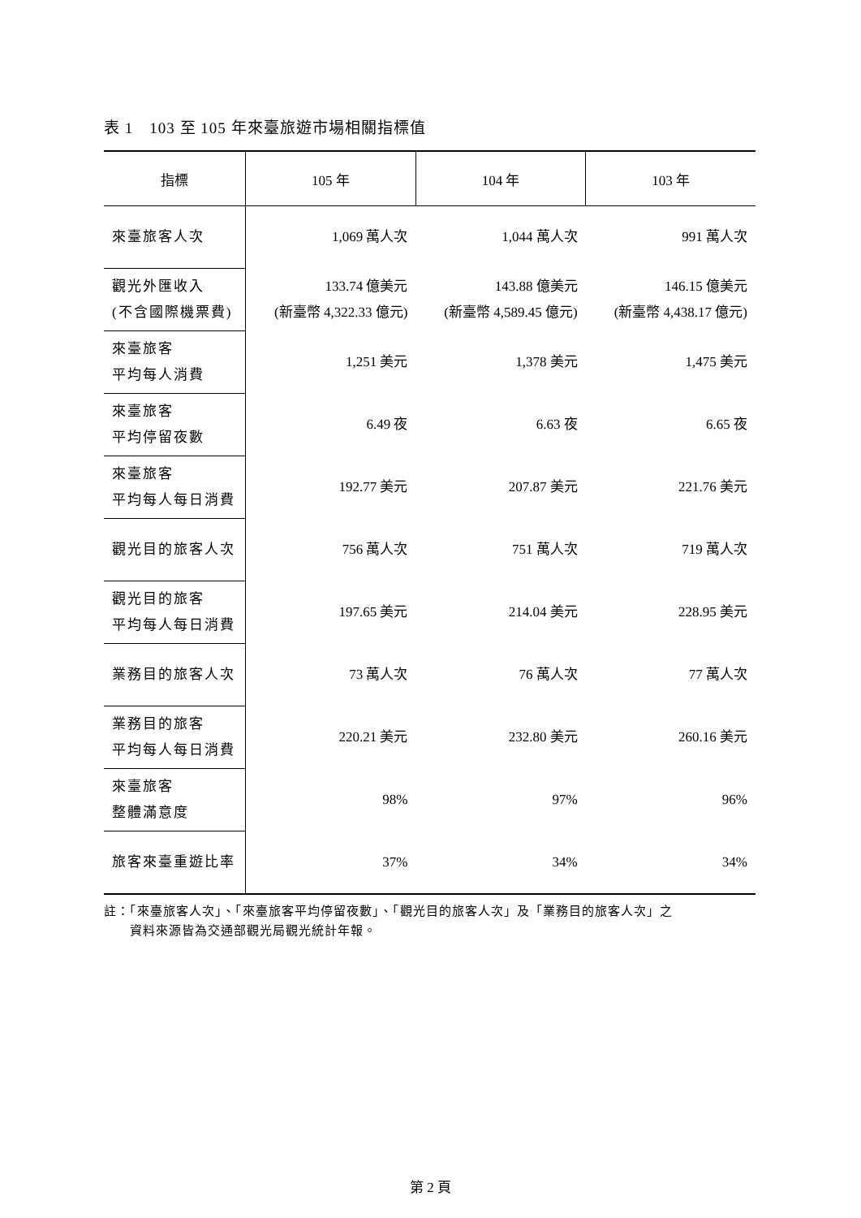表 1　103 至 105 年來臺旅遊市場相關指標值
| 指標 | 105 年 | 104 年 | 103 年 |
| --- | --- | --- | --- |
| 來臺旅客人次 | 1,069 萬人次 | 1,044 萬人次 | 991 萬人次 |
| 觀光外匯收入 (不含國際機票費) | 133.74 億美元 (新臺幣 4,322.33 億元) | 143.88 億美元 (新臺幣 4,589.45 億元) | 146.15 億美元 (新臺幣 4,438.17 億元) |
| 來臺旅客 平均每人消費 | 1,251 美元 | 1,378 美元 | 1,475 美元 |
| 來臺旅客 平均停留夜數 | 6.49 夜 | 6.63 夜 | 6.65 夜 |
| 來臺旅客 平均每人每日消費 | 192.77 美元 | 207.87 美元 | 221.76 美元 |
| 觀光目的旅客人次 | 756 萬人次 | 751 萬人次 | 719 萬人次 |
| 觀光目的旅客 平均每人每日消費 | 197.65 美元 | 214.04 美元 | 228.95 美元 |
| 業務目的旅客人次 | 73 萬人次 | 76 萬人次 | 77 萬人次 |
| 業務目的旅客 平均每人每日消費 | 220.21 美元 | 232.80 美元 | 260.16 美元 |
| 來臺旅客 整體滿意度 | 98% | 97% | 96% |
| 旅客來臺重遊比率 | 37% | 34% | 34% |
註：「來臺旅客人次」、「來臺旅客平均停留夜數」、「觀光目的旅客人次」及「業務目的旅客人次」之
　　資料來源皆為交通部觀光局觀光統計年報。
第 2 頁